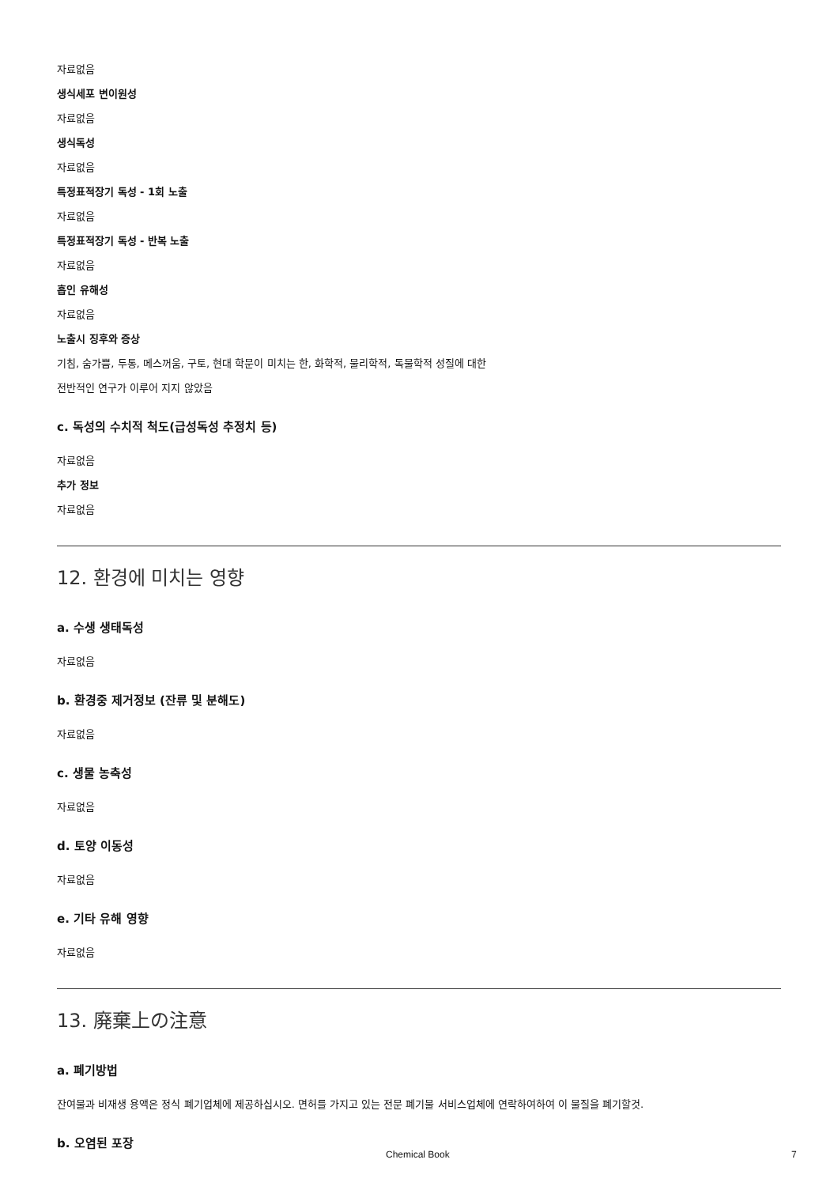자료없음
생식세포 변이원성
자료없음
생식독성
자료없음
특정표적장기 독성 - 1회 노출
자료없음
특정표적장기 독성 - 반복 노출
자료없음
흡인 유해성
자료없음
노출시 징후와 증상
기침, 숨가쁨, 두통, 메스꺼움, 구토, 현대 학문이 미치는 한, 화학적, 물리학적, 독물학적 성질에 대한
전반적인 연구가 이루어 지지 않았음
c. 독성의 수치적 척도(급성독성 추정치 등)
자료없음
추가 정보
자료없음
12. 환경에 미치는 영향
a. 수생 생태독성
자료없음
b. 환경중 제거정보 (잔류 및 분해도)
자료없음
c. 생물 농축성
자료없음
d. 토양 이동성
자료없음
e. 기타 유해 영향
자료없음
13. 廃棄上の注意
a. 폐기방법
잔여물과 비재생 용액은 정식 폐기업체에 제공하십시오. 면허를 가지고 있는 전문 폐기물 서비스업체에 연락하여하여 이 물질을 폐기할것.
b. 오염된 포장
Chemical Book 7